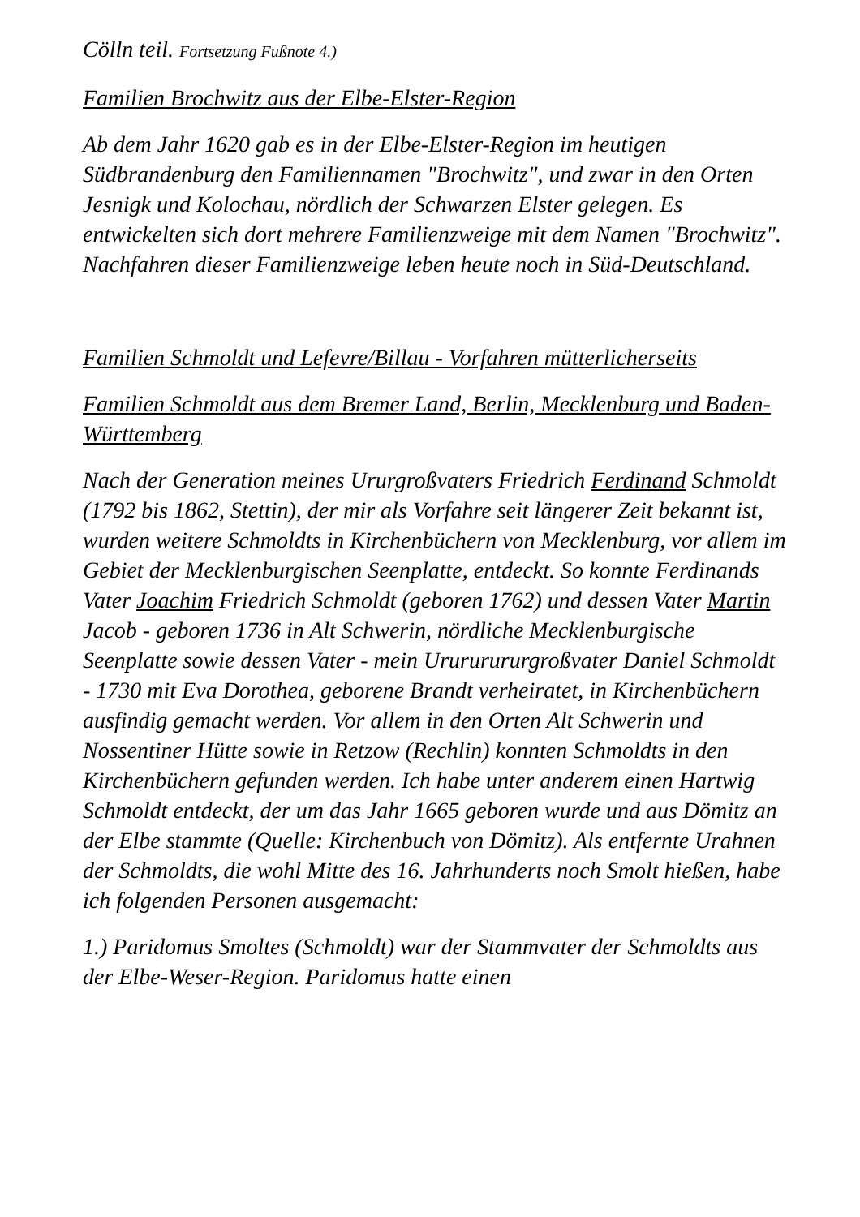Cölln teil. Fortsetzung Fußnote 4.)
Familien Brochwitz aus der Elbe-Elster-Region
Ab dem Jahr 1620 gab es in der Elbe-Elster-Region im heutigen Südbrandenburg den Familiennamen "Brochwitz", und zwar in den Orten Jesnigk und Kolochau, nördlich der Schwarzen Elster gelegen. Es entwickelten sich dort mehrere Familienzweige mit dem Namen "Brochwitz". Nachfahren dieser Familienzweige leben heute noch in Süd-Deutschland.
Familien Schmoldt und Lefevre/Billau - Vorfahren mütterlicherseits
Familien Schmoldt aus dem Bremer Land, Berlin, Mecklenburg und Baden-Württemberg
Nach der Generation meines Ururgroßvaters Friedrich Ferdinand Schmoldt (1792 bis 1862, Stettin), der mir als Vorfahre seit längerer Zeit bekannt ist, wurden weitere Schmoldts in Kirchenbüchern von Mecklenburg, vor allem im Gebiet der Mecklenburgischen Seenplatte, entdeckt. So konnte Ferdinands Vater Joachim Friedrich Schmoldt (geboren 1762) und dessen Vater Martin Jacob - geboren 1736 in Alt Schwerin, nördliche Mecklenburgische Seenplatte sowie dessen Vater - mein Urururururgroßvater Daniel Schmoldt - 1730 mit Eva Dorothea, geborene Brandt verheiratet, in Kirchenbüchern ausfindig gemacht werden. Vor allem in den Orten Alt Schwerin und Nossentiner Hütte sowie in Retzow (Rechlin) konnten Schmoldts in den Kirchenbüchern gefunden werden. Ich habe unter anderem einen Hartwig Schmoldt entdeckt, der um das Jahr 1665 geboren wurde und aus Dömitz an der Elbe stammte (Quelle: Kirchenbuch von Dömitz). Als entfernte Urahnen der Schmoldts, die wohl Mitte des 16. Jahrhunderts noch Smolt hießen, habe ich folgenden Personen ausgemacht:
1.) Paridomus Smoltes (Schmoldt) war der Stammvater der Schmoldts aus der Elbe-Weser-Region. Paridomus hatte einen